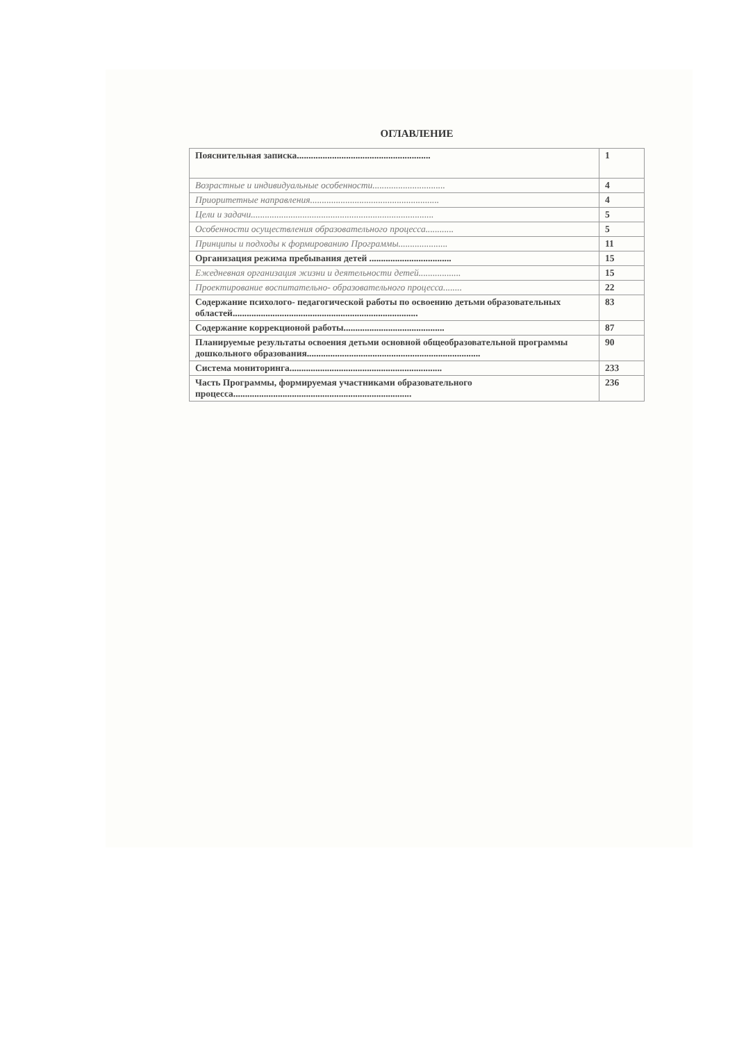ОГЛАВЛЕНИЕ
| Пояснительная записка......................................................... | 1 |
| Возрастные и индивидуальные особенности............................... | 4 |
| Приоритетные направления....................................................... | 4 |
| Цели и задачи.............................................................................. | 5 |
| Особенности осуществления образовательного процесса............ | 5 |
| Принципы и подходы к формированию Программы..................... | 11 |
| Организация режима пребывания детей ................................... | 15 |
| Ежедневная организация жизни и деятельности детей.................. | 15 |
| Проектирование воспитательно- образовательного процесса........ | 22 |
| Содержание психолого- педагогической работы по освоению детьми образовательных областей............................................................................... | 83 |
| Содержание коррекционой работы........................................... | 87 |
| Планируемые результаты освоения детьми основной общеобразовательной программы дошкольного образования.......................................................................... | 90 |
| Система мониторинга................................................................. | 233 |
| Часть Программы, формируемая участниками образовательного процесса............................................................................ | 236 |